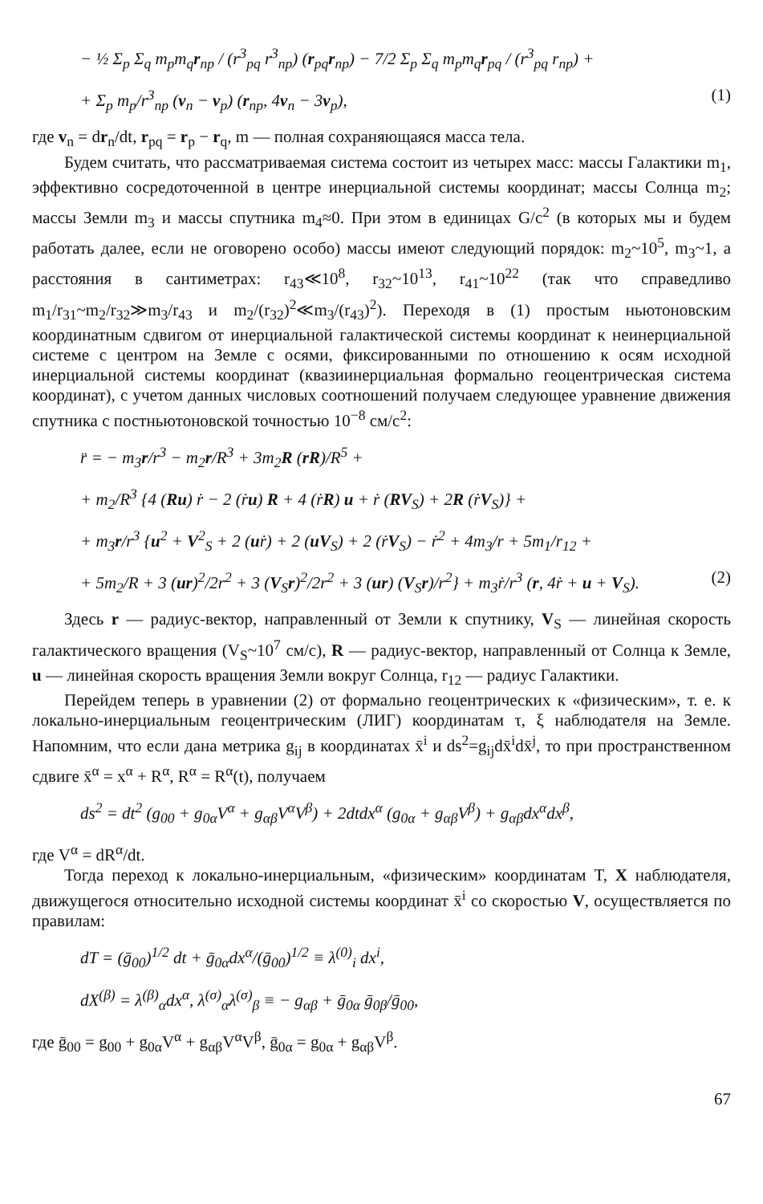− ½ Σ<sub>p</sub> Σ<sub>q</sub> m<sub>p</sub>m<sub>q</sub>r<sub>np</sub> / (r<sup>3</sup><sub>pq</sub> r<sup>3</sup><sub>np</sub>) (r<sub>pq</sub>r<sub>np</sub>) − 7/2 Σ<sub>p</sub> Σ<sub>q</sub> m<sub>p</sub>m<sub>q</sub>r<sub>pq</sub> / (r<sup>3</sup><sub>pq</sub> r<sub>np</sub>) +
+ Σ<sub>p</sub> m<sub>p</sub>/r<sup>3</sup><sub>np</sub> (v<sub>n</sub> − v<sub>p</sub>) (r<sub>np</sub>, 4v<sub>n</sub> − 3v<sub>p</sub>), (1)
где v<sub>n</sub> = dr<sub>n</sub>/dt, r<sub>pq</sub> = r<sub>p</sub> − r<sub>q</sub>, m — полная сохраняющаяся масса тела.
Будем считать, что рассматриваемая система состоит из четырех масс: массы Галактики m<sub>1</sub>, эффективно сосредоточенной в центре инерциальной системы координат; массы Солнца m<sub>2</sub>; массы Земли m<sub>3</sub> и массы спутника m<sub>4</sub>≈0. При этом в единицах G/c<sup>2</sup> (в которых мы и будем работать далее, если не оговорено особо) массы имеют следующий порядок: m<sub>2</sub>~10<sup>5</sup>, m<sub>3</sub>~1, а расстояния в сантиметрах: r<sub>43</sub>≪10<sup>8</sup>, r<sub>32</sub>~10<sup>13</sup>, r<sub>41</sub>~10<sup>22</sup> (так что справедливо m<sub>1</sub>/r<sub>31</sub>~m<sub>2</sub>/r<sub>32</sub>≫m<sub>3</sub>/r<sub>43</sub> и m<sub>2</sub>/(r<sub>32</sub>)<sup>2</sup>≪m<sub>3</sub>/(r<sub>43</sub>)<sup>2</sup>). Переходя в (1) простым ньютоновским координатным сдвигом от инерциальной галактической системы координат к неинерциальной системе с центром на Земле с осями, фиксированными по отношению к осям исходной инерциальной системы координат (квазиинерциальная формально геоцентрическая система координат), с учетом данных числовых соотношений получаем следующее уравнение движения спутника с постньютоновской точностью 10<sup>−8</sup> см/с<sup>2</sup>:
r̈ = − m<sub>3</sub>r/r<sup>3</sup> − m<sub>2</sub>r/R<sup>3</sup> + 3m<sub>2</sub>R (rR)/R<sup>5</sup> +
+ m<sub>2</sub>/R<sup>3</sup> {4 (Ru) ṙ − 2 (ṙu) R + 4 (ṙR) u + ṙ (RV<sub>S</sub>) + 2R (ṙV<sub>S</sub>)} +
+ m<sub>3</sub>r/r<sup>3</sup> {u<sup>2</sup> + V<sup>2</sup><sub>S</sub> + 2 (uṙ) + 2 (uV<sub>S</sub>) + 2 (ṙV<sub>S</sub>) − ṙ<sup>2</sup> + 4m<sub>3</sub>/r + 5m<sub>1</sub>/r<sub>12</sub> +
+ 5m<sub>2</sub>/R + 3 (ur)<sup>2</sup>/2r<sup>2</sup> + 3 (V<sub>S</sub>r)<sup>2</sup>/2r<sup>2</sup> + 3 (ur) (V<sub>S</sub>r)/r<sup>2</sup>} + m<sub>3</sub>ṙ/r<sup>3</sup> (r, 4ṙ + u + V<sub>S</sub>). (2)
Здесь r — радиус-вектор, направленный от Земли к спутнику, V<sub>S</sub> — линейная скорость галактического вращения (V<sub>S</sub>~10<sup>7</sup> см/с), R — радиус-вектор, направленный от Солнца к Земле, u — линейная скорость вращения Земли вокруг Солнца, r<sub>12</sub> — радиус Галактики.
Перейдем теперь в уравнении (2) от формально геоцентрических к «физическим», т. е. к локально-инерциальным геоцентрическим (ЛИГ) координатам τ, ξ наблюдателя на Земле. Напомним, что если дана метрика g<sub>ij</sub> в координатах x̄<sup>i</sup> и ds<sup>2</sup>=g<sub>ij</sub>dx̄<sup>i</sup>dx̄<sup>j</sup>, то при пространственном сдвиге x̄<sup>α</sup> = x<sup>α</sup> + R<sup>α</sup>, R<sup>α</sup> = R<sup>α</sup>(t), получаем
ds<sup>2</sup> = dt<sup>2</sup> (g<sub>00</sub> + g<sub>0α</sub>V<sup>α</sup> + g<sub>αβ</sub>V<sup>α</sup>V<sup>β</sup>) + 2dtdx<sup>α</sup> (g<sub>0α</sub> + g<sub>αβ</sub>V<sup>β</sup>) + g<sub>αβ</sub>dx<sup>α</sup>dx<sup>β</sup>,
где V<sup>α</sup> = dR<sup>α</sup>/dt.
Тогда переход к локально-инерциальным, «физическим» координатам T, X наблюдателя, движущегося относительно исходной системы координат x̄<sup>i</sup> со скоростью V, осуществляется по правилам:
dT = (ḡ<sub>00</sub>)<sup>1/2</sup> dt + ḡ<sub>0α</sub>dx<sup>α</sup>/(ḡ<sub>00</sub>)<sup>1/2</sup> ≡ λ<sup>(0)</sup><sub>i</sub> dx<sup>i</sup>,
dX<sup>(β)</sup> = λ<sup>(β)</sup><sub>α</sub>dx<sup>α</sup>, λ<sup>(σ)</sup><sub>α</sub>λ<sup>(σ)</sup><sub>β</sub> ≡ − g<sub>αβ</sub> + ḡ<sub>0α</sub> ḡ<sub>0β</sub>/ḡ<sub>00</sub>,
где ḡ<sub>00</sub> = g<sub>00</sub> + g<sub>0α</sub>V<sup>α</sup> + g<sub>αβ</sub>V<sup>α</sup>V<sup>β</sup>, ḡ<sub>0α</sub> = g<sub>0α</sub> + g<sub>αβ</sub>V<sup>β</sup>.
67